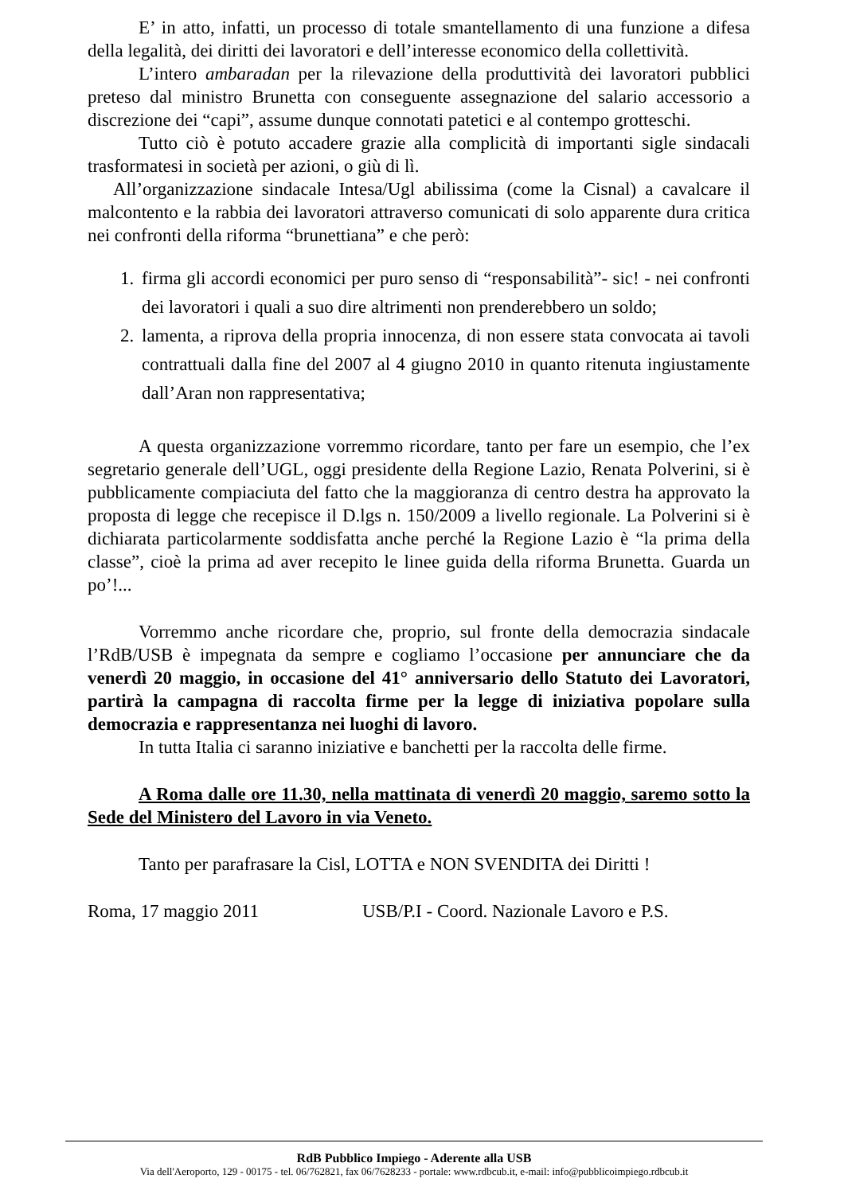E’ in atto, infatti, un processo di totale smantellamento di una funzione a difesa della legalità, dei diritti dei lavoratori e dell’interesse economico della collettività.
L’intero ambaradan per la rilevazione della produttività dei lavoratori pubblici preteso dal ministro Brunetta con conseguente assegnazione del salario accessorio a discrezione dei “capi”, assume dunque connotati patetici e al contempo grotteschi.
Tutto ciò è potuto accadere grazie alla complicità di importanti sigle sindacali trasformatesi in società per azioni, o giù di lì.
All’organizzazione sindacale Intesa/Ugl abilissima (come la Cisnal) a cavalcare il malcontento e la rabbia dei lavoratori attraverso comunicati di solo apparente dura critica nei confronti della riforma “brunettiana” e che però:
1. firma gli accordi economici per puro senso di “responsabilità”- sic! - nei confronti dei lavoratori i quali a suo dire altrimenti non prenderebbero un soldo;
2. lamenta, a riprova della propria innocenza, di non essere stata convocata ai tavoli contrattuali dalla fine del 2007 al 4 giugno 2010 in quanto ritenuta ingiustamente dall’Aran non rappresentativa;
A questa organizzazione vorremmo ricordare, tanto per fare un esempio, che l’ex segretario generale dell’UGL, oggi presidente della Regione Lazio, Renata Polverini, si è pubblicamente compiaciuta del fatto che la maggioranza di centro destra ha approvato la proposta di legge che recepisce il D.lgs n. 150/2009 a livello regionale. La Polverini si è dichiarata particolarmente soddisfatta anche perché la Regione Lazio è “la prima della classe”, cioè la prima ad aver recepito le linee guida della riforma Brunetta. Guarda un po’!...
Vorremmo anche ricordare che, proprio, sul fronte della democrazia sindacale l’RdB/USB è impegnata da sempre e cogliamo l’occasione per annunciare che da venerdì 20 maggio, in occasione del 41° anniversario dello Statuto dei Lavoratori, partirà la campagna di raccolta firme per la legge di iniziativa popolare sulla democrazia e rappresentanza nei luoghi di lavoro.
In tutta Italia ci saranno iniziative e banchetti per la raccolta delle firme.
A Roma dalle ore 11.30, nella mattinata di venerdì 20 maggio, saremo sotto la Sede del Ministero del Lavoro in via Veneto.
Tanto per parafrasare la Cisl, LOTTA e NON SVENDITA dei Diritti !
Roma, 17 maggio 2011 USB/P.I - Coord. Nazionale Lavoro e P.S.
RdB Pubblico Impiego - Aderente alla USB
Via dell'Aeroporto, 129 - 00175 - tel. 06/762821, fax 06/7628233 - portale: www.rdbcub.it, e-mail: info@pubblicoimpiego.rdbcub.it